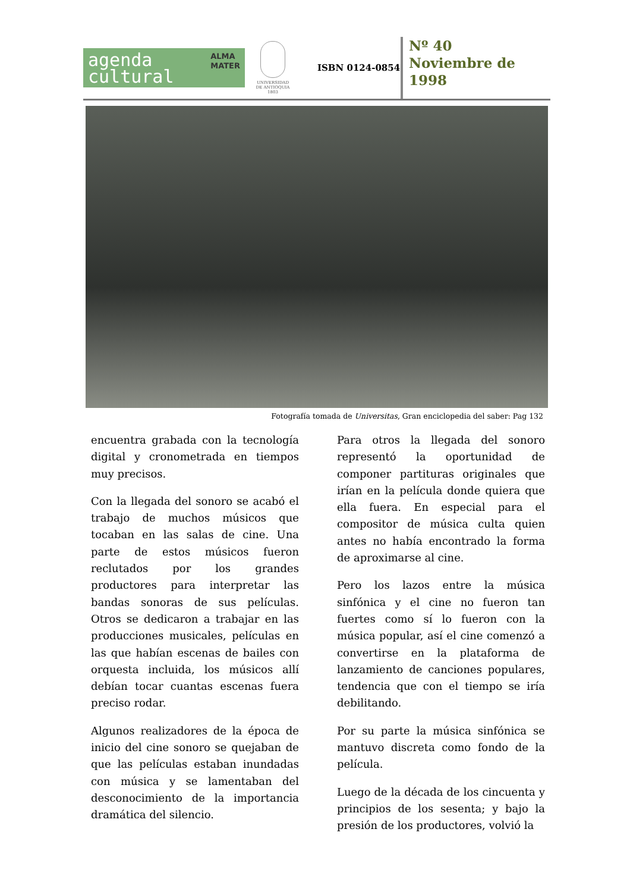agenda
cultural ALMA
MATER
UNIVERSIDAD
DE ANTIOQUIA
1803
ISBN 0124-0854
Nº 40
Noviembre de
1998
Fotografía tomada de Universitas, Gran enciclopedia del saber: Pag 132
encuentra grabada con la tecnología digital y cronometrada en tiempos muy precisos.
Con la llegada del sonoro se acabó el trabajo de muchos músicos que tocaban en las salas de cine. Una parte de estos músicos fueron reclutados por los grandes productores para interpretar las bandas sonoras de sus películas. Otros se dedicaron a trabajar en las producciones musicales, películas en las que habían escenas de bailes con orquesta incluida, los músicos allí debían tocar cuantas escenas fuera preciso rodar.
Algunos realizadores de la época de inicio del cine sonoro se quejaban de que las películas estaban inundadas con música y se lamentaban del desconocimiento de la importancia dramática del silencio.
Para otros la llegada del sonoro representó la oportunidad de componer partituras originales que irían en la película donde quiera que ella fuera. En especial para el compositor de música culta quien antes no había encontrado la forma de aproximarse al cine.
Pero los lazos entre la música sinfónica y el cine no fueron tan fuertes como sí lo fueron con la música popular, así el cine comenzó a convertirse en la plataforma de lanzamiento de canciones populares, tendencia que con el tiempo se iría debilitando.
Por su parte la música sinfónica se mantuvo discreta como fondo de la película.
Luego de la década de los cincuenta y principios de los sesenta; y bajo la presión de los productores, volvió la